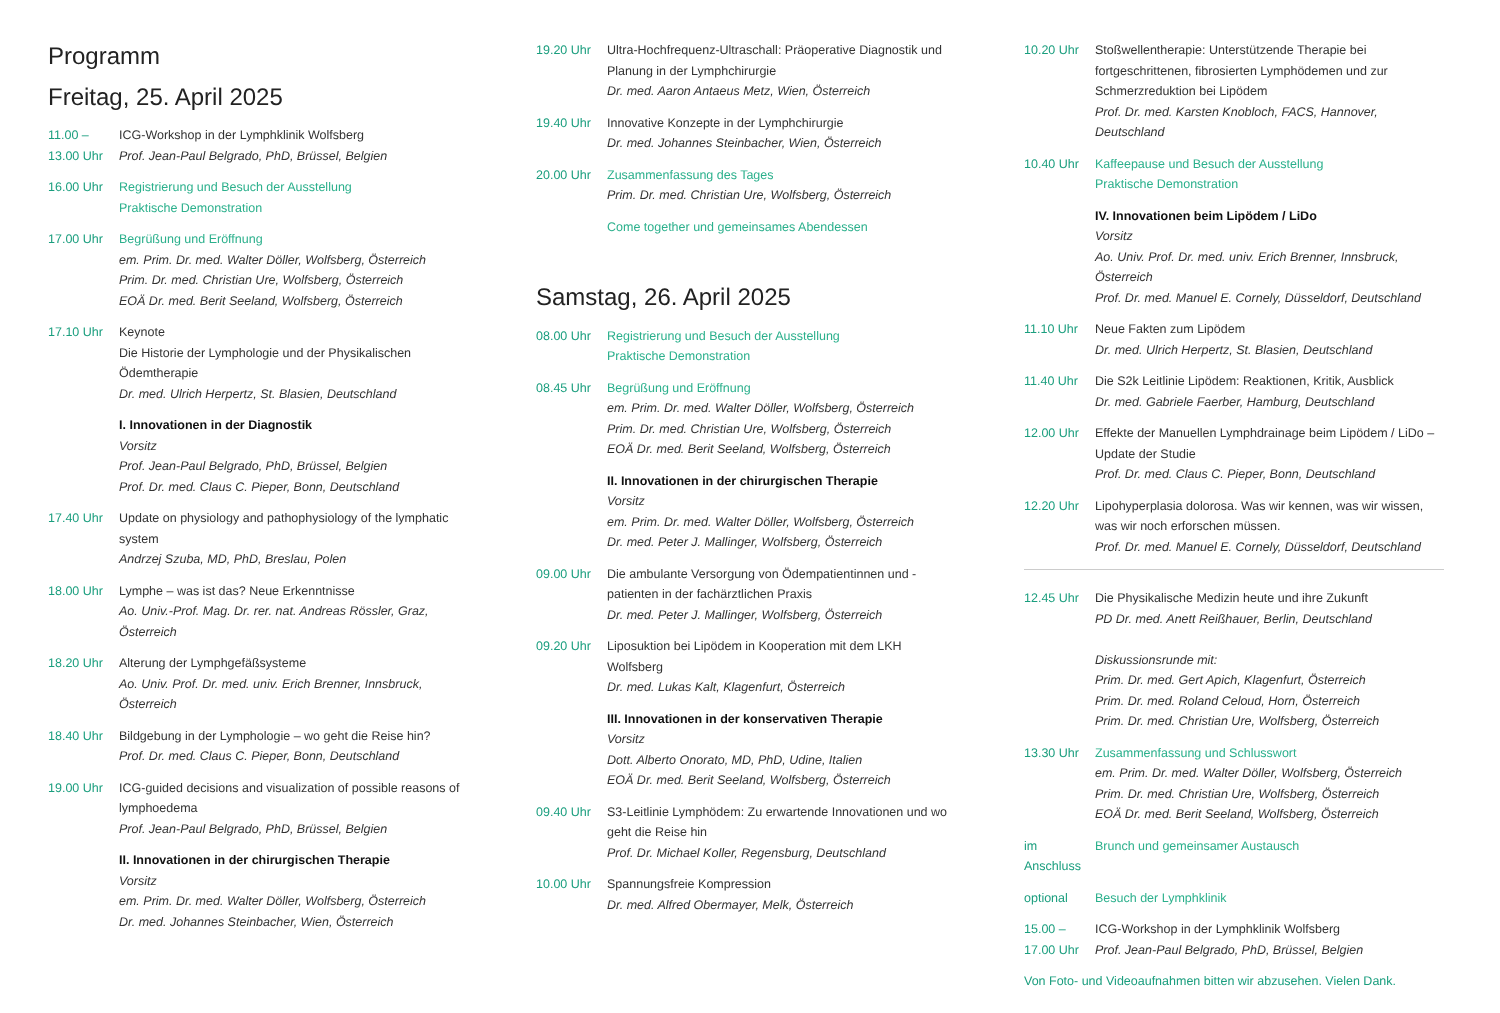Programm
Freitag, 25. April 2025
11.00 –
13.00 Uhr
ICG-Workshop in der Lymphklinik Wolfsberg
Prof. Jean-Paul Belgrado, PhD, Brüssel, Belgien
16.00 Uhr Registrierung und Besuch der Ausstellung
Praktische Demonstration
17.00 Uhr Begrüßung und Eröffnung
em. Prim. Dr. med. Walter Döller, Wolfsberg, Österreich
Prim. Dr. med. Christian Ure, Wolfsberg, Österreich
EOÄ Dr. med. Berit Seeland, Wolfsberg, Österreich
17.10 Uhr Keynote
Die Historie der Lymphologie und der Physikalischen Ödemtherapie
Dr. med. Ulrich Herpertz, St. Blasien, Deutschland
I. Innovationen in der Diagnostik
Vorsitz
Prof. Jean-Paul Belgrado, PhD, Brüssel, Belgien
Prof. Dr. med. Claus C. Pieper, Bonn, Deutschland
17.40 Uhr Update on physiology and pathophysiology of the lymphatic system
Andrzej Szuba, MD, PhD, Breslau, Polen
18.00 Uhr Lymphe – was ist das? Neue Erkenntnisse
Ao. Univ.-Prof. Mag. Dr. rer. nat. Andreas Rössler, Graz, Österreich
18.20 Uhr Alterung der Lymphgefäßsysteme
Ao. Univ. Prof. Dr. med. univ. Erich Brenner, Innsbruck, Österreich
18.40 Uhr Bildgebung in der Lymphologie – wo geht die Reise hin?
Prof. Dr. med. Claus C. Pieper, Bonn, Deutschland
19.00 Uhr ICG-guided decisions and visualization of possible reasons of lymphoedema
Prof. Jean-Paul Belgrado, PhD, Brüssel, Belgien
II. Innovationen in der chirurgischen Therapie
Vorsitz
em. Prim. Dr. med. Walter Döller, Wolfsberg, Österreich
Dr. med. Johannes Steinbacher, Wien, Österreich
19.20 Uhr Ultra-Hochfrequenz-Ultraschall: Präoperative Diagnostik und Planung in der Lymphchirurgie
Dr. med. Aaron Antaeus Metz, Wien, Österreich
19.40 Uhr Innovative Konzepte in der Lymphchirurgie
Dr. med. Johannes Steinbacher, Wien, Österreich
20.00 Uhr Zusammenfassung des Tages
Prim. Dr. med. Christian Ure, Wolfsberg, Österreich
Come together und gemeinsames Abendessen
Samstag, 26. April 2025
08.00 Uhr Registrierung und Besuch der Ausstellung
Praktische Demonstration
08.45 Uhr Begrüßung und Eröffnung
em. Prim. Dr. med. Walter Döller, Wolfsberg, Österreich
Prim. Dr. med. Christian Ure, Wolfsberg, Österreich
EOÄ Dr. med. Berit Seeland, Wolfsberg, Österreich
II. Innovationen in der chirurgischen Therapie
Vorsitz
em. Prim. Dr. med. Walter Döller, Wolfsberg, Österreich
Dr. med. Peter J. Mallinger, Wolfsberg, Österreich
09.00 Uhr Die ambulante Versorgung von Ödempatientinnen und -patienten in der fachärztlichen Praxis
Dr. med. Peter J. Mallinger, Wolfsberg, Österreich
09.20 Uhr Liposuktion bei Lipödem in Kooperation mit dem LKH Wolfsberg
Dr. med. Lukas Kalt, Klagenfurt, Österreich
III. Innovationen in der konservativen Therapie
Vorsitz
Dott. Alberto Onorato, MD, PhD, Udine, Italien
EOÄ Dr. med. Berit Seeland, Wolfsberg, Österreich
09.40 Uhr S3-Leitlinie Lymphödem: Zu erwartende Innovationen und wo geht die Reise hin
Prof. Dr. Michael Koller, Regensburg, Deutschland
10.00 Uhr Spannungsfreie Kompression
Dr. med. Alfred Obermayer, Melk, Österreich
10.20 Uhr Stoßwellentherapie: Unterstützende Therapie bei fortgeschrittenen, fibrosierten Lymphödemen und zur Schmerzreduktion bei Lipödem
Prof. Dr. med. Karsten Knobloch, FACS, Hannover, Deutschland
10.40 Uhr Kaffeepause und Besuch der Ausstellung
Praktische Demonstration
IV. Innovationen beim Lipödem / LiDo
Vorsitz
Ao. Univ. Prof. Dr. med. univ. Erich Brenner, Innsbruck, Österreich
Prof. Dr. med. Manuel E. Cornely, Düsseldorf, Deutschland
11.10 Uhr Neue Fakten zum Lipödem
Dr. med. Ulrich Herpertz, St. Blasien, Deutschland
11.40 Uhr Die S2k Leitlinie Lipödem: Reaktionen, Kritik, Ausblick
Dr. med. Gabriele Faerber, Hamburg, Deutschland
12.00 Uhr Effekte der Manuellen Lymphdrainage beim Lipödem / LiDo – Update der Studie
Prof. Dr. med. Claus C. Pieper, Bonn, Deutschland
12.20 Uhr Lipohyperplasia dolorosa. Was wir kennen, was wir wissen, was wir noch erforschen müssen.
Prof. Dr. med. Manuel E. Cornely, Düsseldorf, Deutschland
12.45 Uhr Die Physikalische Medizin heute und ihre Zukunft
PD Dr. med. Anett Reißhauer, Berlin, Deutschland
Diskussionsrunde mit:
Prim. Dr. med. Gert Apich, Klagenfurt, Österreich
Prim. Dr. med. Roland Celoud, Horn, Österreich
Prim. Dr. med. Christian Ure, Wolfsberg, Österreich
13.30 Uhr Zusammenfassung und Schlusswort
em. Prim. Dr. med. Walter Döller, Wolfsberg, Österreich
Prim. Dr. med. Christian Ure, Wolfsberg, Österreich
EOÄ Dr. med. Berit Seeland, Wolfsberg, Österreich
im Anschluss
Brunch und gemeinsamer Austausch
optional Besuch der Lymphklinik
15.00 –
17.00 Uhr
ICG-Workshop in der Lymphklinik Wolfsberg
Prof. Jean-Paul Belgrado, PhD, Brüssel, Belgien
Von Foto- und Videoaufnahmen bitten wir abzusehen. Vielen Dank.